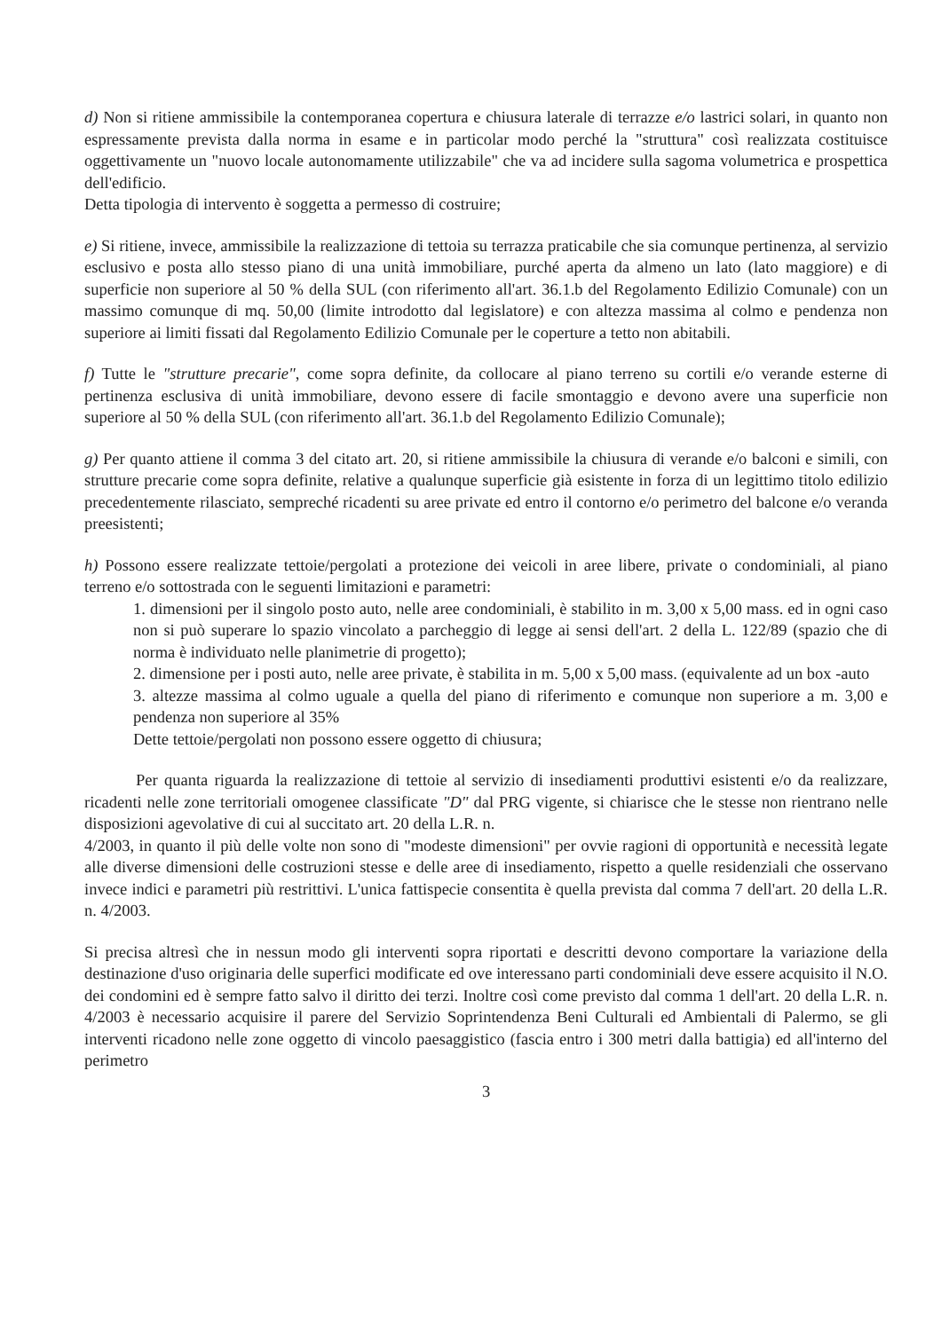d) Non si ritiene ammissibile la contemporanea copertura e chiusura laterale di terrazze e/o lastrici solari, in quanto non espressamente prevista dalla norma in esame e in particolar modo perché la "struttura" così realizzata costituisce oggettivamente un "nuovo locale autonomamente utilizzabile" che va ad incidere sulla sagoma volumetrica e prospettica dell'edificio.
Detta tipologia di intervento è soggetta a permesso di costruire;
e) Si ritiene, invece, ammissibile la realizzazione di tettoia su terrazza praticabile che sia comunque pertinenza, al servizio esclusivo e posta allo stesso piano di una unità immobiliare, purché aperta da almeno un lato (lato maggiore) e di superficie non superiore al 50 % della SUL (con riferimento all'art. 36.1.b del Regolamento Edilizio Comunale) con un massimo comunque di mq. 50,00 (limite introdotto dal legislatore) e con altezza massima al colmo e pendenza non superiore ai limiti fissati dal Regolamento Edilizio Comunale per le coperture a tetto non abitabili.
f) Tutte le "strutture precarie", come sopra definite, da collocare al piano terreno su cortili e/o verande esterne di pertinenza esclusiva di unità immobiliare, devono essere di facile smontaggio e devono avere una superficie non superiore al 50 % della SUL (con riferimento all'art. 36.1.b del Regolamento Edilizio Comunale);
g) Per quanto attiene il comma 3 del citato art. 20, si ritiene ammissibile la chiusura di verande e/o balconi e simili, con strutture precarie come sopra definite, relative a qualunque superficie già esistente in forza di un legittimo titolo edilizio precedentemente rilasciato, sempreché ricadenti su aree private ed entro il contorno e/o perimetro del balcone e/o veranda preesistenti;
h) Possono essere realizzate tettoie/pergolati a protezione dei veicoli in aree libere, private o condominiali, al piano terreno e/o sottostrada con le seguenti limitazioni e parametri:
1. dimensioni per il singolo posto auto, nelle aree condominiali, è stabilito in m. 3,00 x 5,00 mass. ed in ogni caso non si può superare lo spazio vincolato a parcheggio di legge ai sensi dell'art. 2 della L. 122/89 (spazio che di norma è individuato nelle planimetrie di progetto);
2. dimensione per i posti auto, nelle aree private, è stabilita in m. 5,00 x 5,00 mass. (equivalente ad un box -auto
3. altezze massima al colmo uguale a quella del piano di riferimento e comunque non superiore a m. 3,00 e pendenza non superiore al 35%
Dette tettoie/pergolati non possono essere oggetto di chiusura;
Per quanta riguarda la realizzazione di tettoie al servizio di insediamenti produttivi esistenti e/o da realizzare, ricadenti nelle zone territoriali omogenee classificate "D" dal PRG vigente, si chiarisce che le stesse non rientrano nelle disposizioni agevolative di cui al succitato art. 20 della L.R. n.
4/2003, in quanto il più delle volte non sono di "modeste dimensioni" per ovvie ragioni di opportunità e necessità legate alle diverse dimensioni delle costruzioni stesse e delle aree di insediamento, rispetto a quelle residenziali che osservano invece indici e parametri più restrittivi. L'unica fattispecie consentita è quella prevista dal comma 7 dell'art. 20 della L.R. n. 4/2003.
Si precisa altresì che in nessun modo gli interventi sopra riportati e descritti devono comportare la variazione della destinazione d'uso originaria delle superfici modificate ed ove interessano parti condominiali deve essere acquisito il N.O. dei condomini ed è sempre fatto salvo il diritto dei terzi. Inoltre così come previsto dal comma 1 dell'art. 20 della L.R. n. 4/2003 è necessario acquisire il parere del Servizio Soprintendenza Beni Culturali ed Ambientali di Palermo, se gli interventi ricadono nelle zone oggetto di vincolo paesaggistico (fascia entro i 300 metri dalla battigia) ed all'interno del perimetro
3